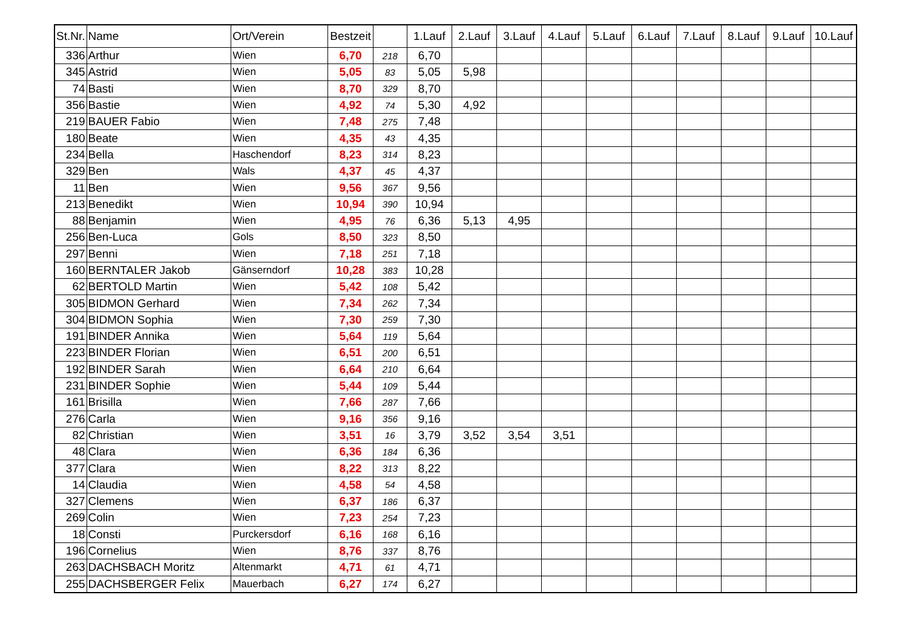| St.Nr. | Name | Ort/Verein | Bestzeit | | 1.Lauf | 2.Lauf | 3.Lauf | 4.Lauf | 5.Lauf | 6.Lauf | 7.Lauf | 8.Lauf | 9.Lauf | 10.Lauf |
| --- | --- | --- | --- | --- | --- | --- | --- | --- | --- | --- | --- | --- | --- | --- |
| 336 | Arthur | Wien | 6,70 | 218 | 6,70 | | | | | | | | | |
| 345 | Astrid | Wien | 5,05 | 83 | 5,05 | 5,98 | | | | | | | | |
| 74 | Basti | Wien | 8,70 | 329 | 8,70 | | | | | | | | | |
| 356 | Bastie | Wien | 4,92 | 74 | 5,30 | 4,92 | | | | | | | | |
| 219 | BAUER Fabio | Wien | 7,48 | 275 | 7,48 | | | | | | | | | |
| 180 | Beate | Wien | 4,35 | 43 | 4,35 | | | | | | | | | |
| 234 | Bella | Haschendorf | 8,23 | 314 | 8,23 | | | | | | | | | |
| 329 | Ben | Wals | 4,37 | 45 | 4,37 | | | | | | | | | |
| 11 | Ben | Wien | 9,56 | 367 | 9,56 | | | | | | | | | |
| 213 | Benedikt | Wien | 10,94 | 390 | 10,94 | | | | | | | | | |
| 88 | Benjamin | Wien | 4,95 | 76 | 6,36 | 5,13 | 4,95 | | | | | | | |
| 256 | Ben-Luca | Gols | 8,50 | 323 | 8,50 | | | | | | | | | |
| 297 | Benni | Wien | 7,18 | 251 | 7,18 | | | | | | | | | |
| 160 | BERNTALER Jakob | Gänserndorf | 10,28 | 383 | 10,28 | | | | | | | | | |
| 62 | BERTOLD Martin | Wien | 5,42 | 108 | 5,42 | | | | | | | | | |
| 305 | BIDMON Gerhard | Wien | 7,34 | 262 | 7,34 | | | | | | | | | |
| 304 | BIDMON Sophia | Wien | 7,30 | 259 | 7,30 | | | | | | | | | |
| 191 | BINDER Annika | Wien | 5,64 | 119 | 5,64 | | | | | | | | | |
| 223 | BINDER Florian | Wien | 6,51 | 200 | 6,51 | | | | | | | | | |
| 192 | BINDER Sarah | Wien | 6,64 | 210 | 6,64 | | | | | | | | | |
| 231 | BINDER Sophie | Wien | 5,44 | 109 | 5,44 | | | | | | | | | |
| 161 | Brisilla | Wien | 7,66 | 287 | 7,66 | | | | | | | | | |
| 276 | Carla | Wien | 9,16 | 356 | 9,16 | | | | | | | | | |
| 82 | Christian | Wien | 3,51 | 16 | 3,79 | 3,52 | 3,54 | 3,51 | | | | | | |
| 48 | Clara | Wien | 6,36 | 184 | 6,36 | | | | | | | | | |
| 377 | Clara | Wien | 8,22 | 313 | 8,22 | | | | | | | | | |
| 14 | Claudia | Wien | 4,58 | 54 | 4,58 | | | | | | | | | |
| 327 | Clemens | Wien | 6,37 | 186 | 6,37 | | | | | | | | | |
| 269 | Colin | Wien | 7,23 | 254 | 7,23 | | | | | | | | | |
| 18 | Consti | Purckersdorf | 6,16 | 168 | 6,16 | | | | | | | | | |
| 196 | Cornelius | Wien | 8,76 | 337 | 8,76 | | | | | | | | | |
| 263 | DACHSBACH Moritz | Altenmarkt | 4,71 | 61 | 4,71 | | | | | | | | | |
| 255 | DACHSBERGER Felix | Mauerbach | 6,27 | 174 | 6,27 | | | | | | | | | |